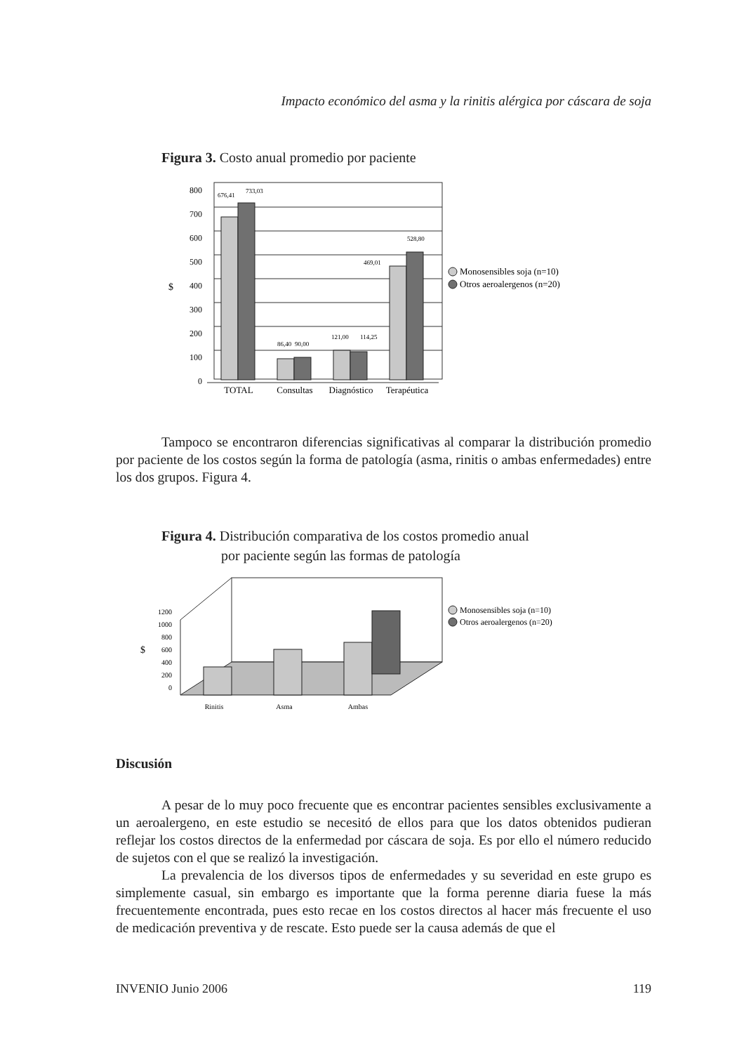Impacto económico del asma y la rinitis alérgica por cáscara de soja
Figura 3. Costo anual promedio por paciente
800
700
600
500
400
300
200
100
0
$
676,41
733,03
86,40
90,00
121,00
114,25
469,01
528,80
TOTAL
Consultas
Diagnóstico
Terapéutica
Monosensibles soja (n=10)
Otros aeroalergenos (n=20)
Tampoco se encontraron diferencias significativas al comparar la distribución promedio por paciente de los costos según la forma de patología (asma, rinitis o ambas enfermedades) entre los dos grupos. Figura 4.
Figura 4. Distribución comparativa de los costos promedio anual
por paciente según las formas de patología
1200
1000
800
600
400
200
0
$
Rinitis
Asma
Ambas
Monosensibles soja (n=10)
Otros aeroalergenos (n=20)
Discusión
A pesar de lo muy poco frecuente que es encontrar pacientes sensibles exclusivamente a un aeroalergeno, en este estudio se necesitó de ellos para que los datos obtenidos pudieran reflejar los costos directos de la enfermedad por cáscara de soja. Es por ello el número reducido de sujetos con el que se realizó la investigación.
La prevalencia de los diversos tipos de enfermedades y su severidad en este grupo es simplemente casual, sin embargo es importante que la forma perenne diaria fuese la más frecuentemente encontrada, pues esto recae en los costos directos al hacer más frecuente el uso de medicación preventiva y de rescate. Esto puede ser la causa además de que el
INVENIO Junio 2006 119